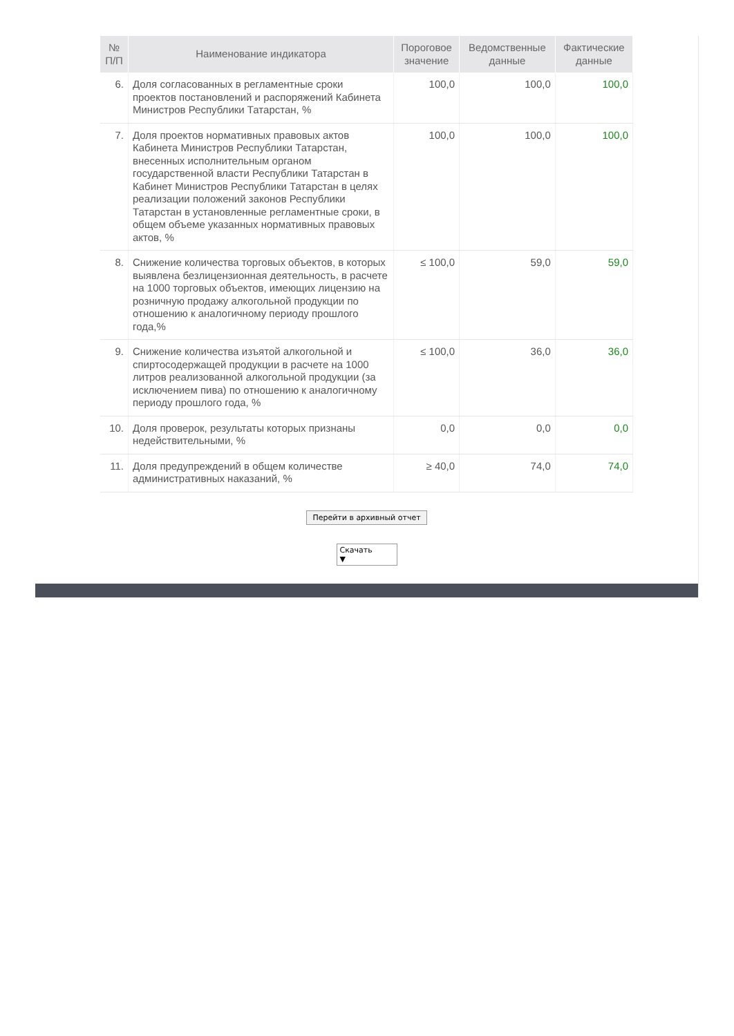| № П/П | Наименование индикатора | Пороговое значение | Ведомственные данные | Фактические данные |
| --- | --- | --- | --- | --- |
| 6. | Доля согласованных в регламентные сроки проектов постановлений и распоряжений Кабинета Министров Республики Татарстан, % | 100,0 | 100,0 | 100,0 |
| 7. | Доля проектов нормативных правовых актов Кабинета Министров Республики Татарстан, внесенных исполнительным органом государственной власти Республики Татарстан в Кабинет Министров Республики Татарстан в целях реализации положений законов Республики Татарстан в установленные регламентные сроки, в общем объеме указанных нормативных правовых актов, % | 100,0 | 100,0 | 100,0 |
| 8. | Снижение количества торговых объектов, в которых выявлена безлицензионная деятельность, в расчете на 1000 торговых объектов, имеющих лицензию на розничную продажу алкогольной продукции по отношению к аналогичному периоду прошлого года,% | ≤ 100,0 | 59,0 | 59,0 |
| 9. | Снижение количества изъятой алкогольной и спиртосодержащей продукции в расчете на 1000 литров реализованной алкогольной продукции (за исключением пива) по отношению к аналогичному периоду прошлого года, % | ≤ 100,0 | 36,0 | 36,0 |
| 10. | Доля проверок, результаты которых признаны недействительными, % | 0,0 | 0,0 | 0,0 |
| 11. | Доля предупреждений в общем количестве административных наказаний, % | ≥ 40,0 | 74,0 | 74,0 |
Перейти в архивный отчет
Скачать ▼